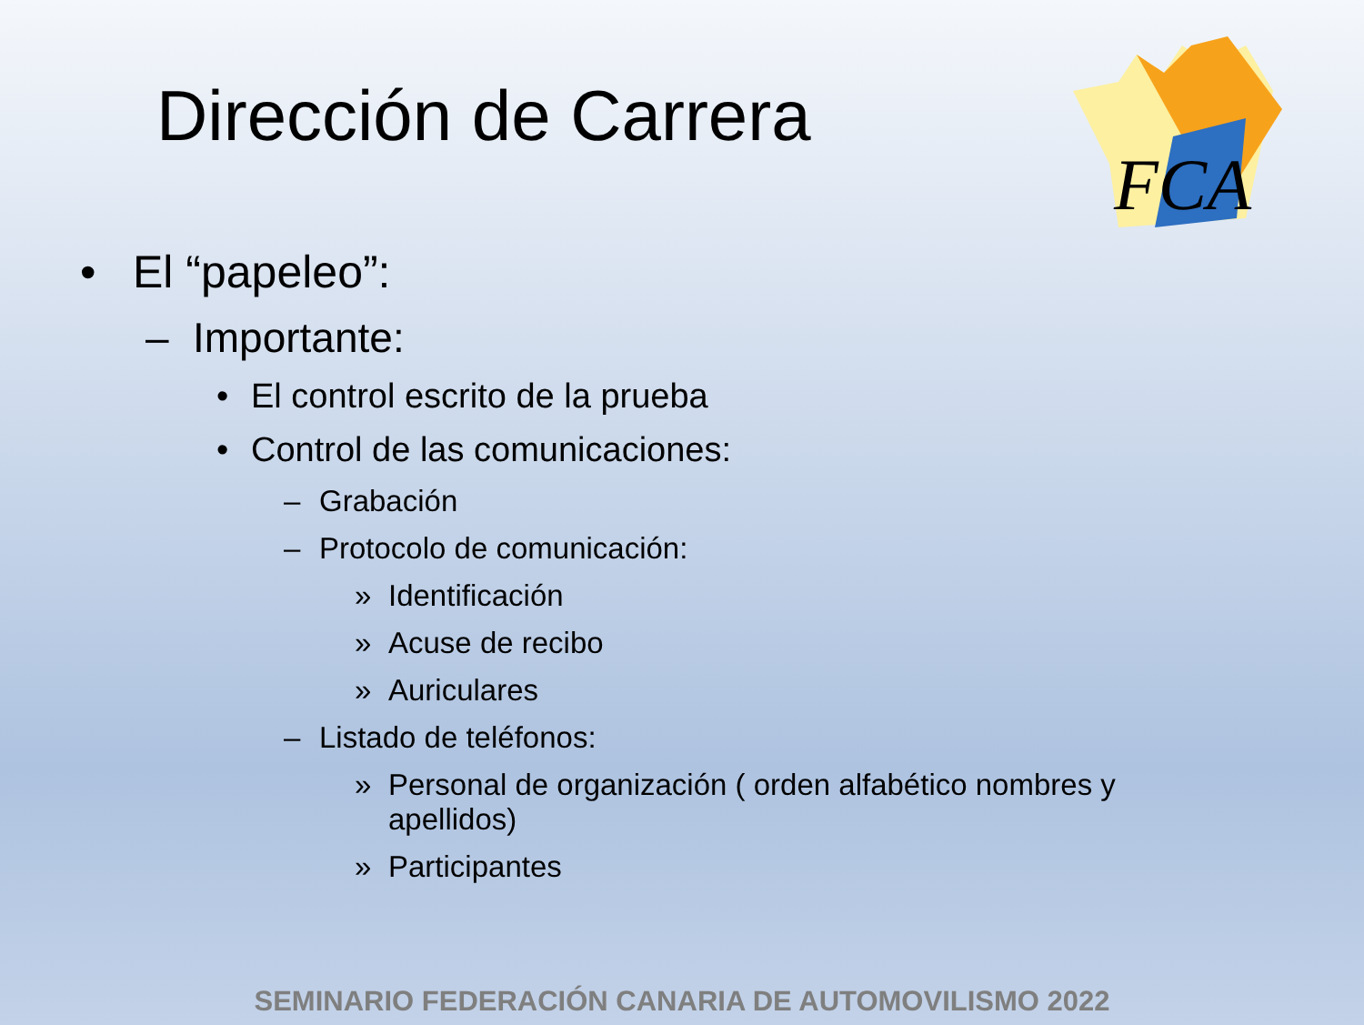Dirección de Carrera
FCA
• El “papeleo”:
– Importante:
• El control escrito de la prueba
• Control de las comunicaciones:
– Grabación
– Protocolo de comunicación:
» Identificación
» Acuse de recibo
» Auriculares
– Listado de teléfonos:
» Personal de organización ( orden alfabético nombres y apellidos)
» Participantes
SEMINARIO FEDERACIÓN CANARIA DE AUTOMOVILISMO 2022